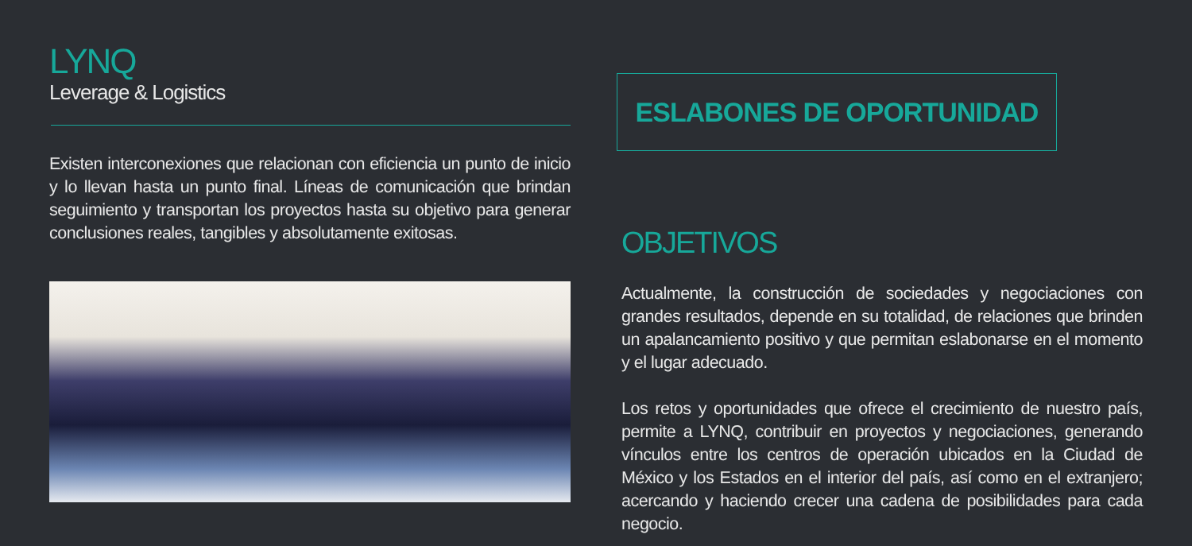LYNQ
Leverage & Logistics
Existen interconexiones que relacionan con eficiencia un punto de inicio y lo llevan hasta un punto final. Líneas de comunicación que brindan seguimiento y transportan los proyectos hasta su objetivo para generar conclusiones reales, tangibles y absolutamente exitosas.
ESLABONES DE OPORTUNIDAD
OBJETIVOS
Actualmente, la construcción de sociedades y negociaciones con grandes resultados, depende en su totalidad, de relaciones que brinden un apalancamiento positivo y que permitan eslabonarse en el momento y el lugar adecuado.
Los retos y oportunidades que ofrece el crecimiento de nuestro país, permite a LYNQ, contribuir en proyectos y negociaciones, generando vínculos entre los centros de operación ubicados en la Ciudad de México y los Estados en el interior del país, así como en el extranjero; acercando y haciendo crecer una cadena de posibilidades para cada negocio.